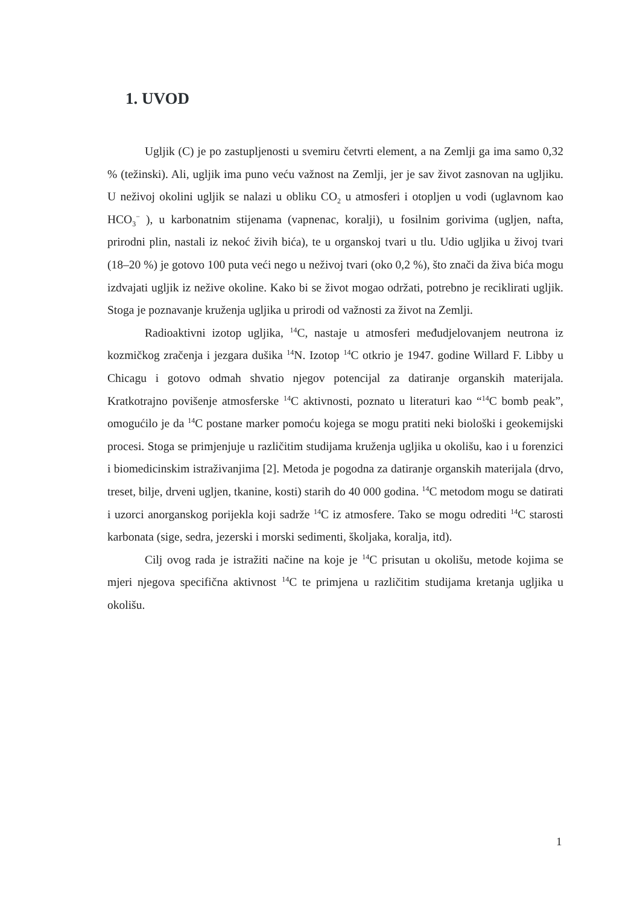1. UVOD
Ugljik (C) je po zastupljenosti u svemiru četvrti element, a na Zemlji ga ima samo 0,32 % (težinski). Ali, ugljik ima puno veću važnost na Zemlji, jer je sav život zasnovan na ugljiku. U neživoj okolini ugljik se nalazi u obliku CO<sub>2</sub> u atmosferi i otopljen u vodi (uglavnom kao HCO<sub>3</sub><sup>−</sup> ), u karbonatnim stijenama (vapnenac, koralji), u fosilnim gorivima (ugljen, nafta, prirodni plin, nastali iz nekoć živih bića), te u organskoj tvari u tlu. Udio ugljika u živoj tvari (18–20 %) je gotovo 100 puta veći nego u neživoj tvari (oko 0,2 %), što znači da živa bića mogu izdvajati ugljik iz nežive okoline. Kako bi se život mogao održati, potrebno je reciklirati ugljik. Stoga je poznavanje kruženja ugljika u prirodi od važnosti za život na Zemlji.
Radioaktivni izotop ugljika, <sup>14</sup>C, nastaje u atmosferi međudjelovanjem neutrona iz kozmičkog zračenja i jezgara dušika <sup>14</sup>N. Izotop <sup>14</sup>C otkrio je 1947. godine Willard F. Libby u Chicagu i gotovo odmah shvatio njegov potencijal za datiranje organskih materijala. Kratkotrajno povišenje atmosferske <sup>14</sup>C aktivnosti, poznato u literaturi kao “<sup>14</sup>C bomb peak”, omogućilo je da <sup>14</sup>C postane marker pomoću kojega se mogu pratiti neki biološki i geokemijski procesi. Stoga se primjenjuje u različitim studijama kruženja ugljika u okolišu, kao i u forenzici i biomedicinskim istraživanjima [2]. Metoda je pogodna za datiranje organskih materijala (drvo, treset, bilje, drveni ugljen, tkanine, kosti) starih do 40 000 godina. <sup>14</sup>C metodom mogu se datirati i uzorci anorganskog porijekla koji sadrže <sup>14</sup>C iz atmosfere. Tako se mogu odrediti <sup>14</sup>C starosti karbonata (sige, sedra, jezerski i morski sedimenti, školjaka, koralja, itd).
Cilj ovog rada je istražiti načine na koje je <sup>14</sup>C prisutan u okolišu, metode kojima se mjeri njegova specifična aktivnost <sup>14</sup>C te primjena u različitim studijama kretanja ugljika u okolišu.
1